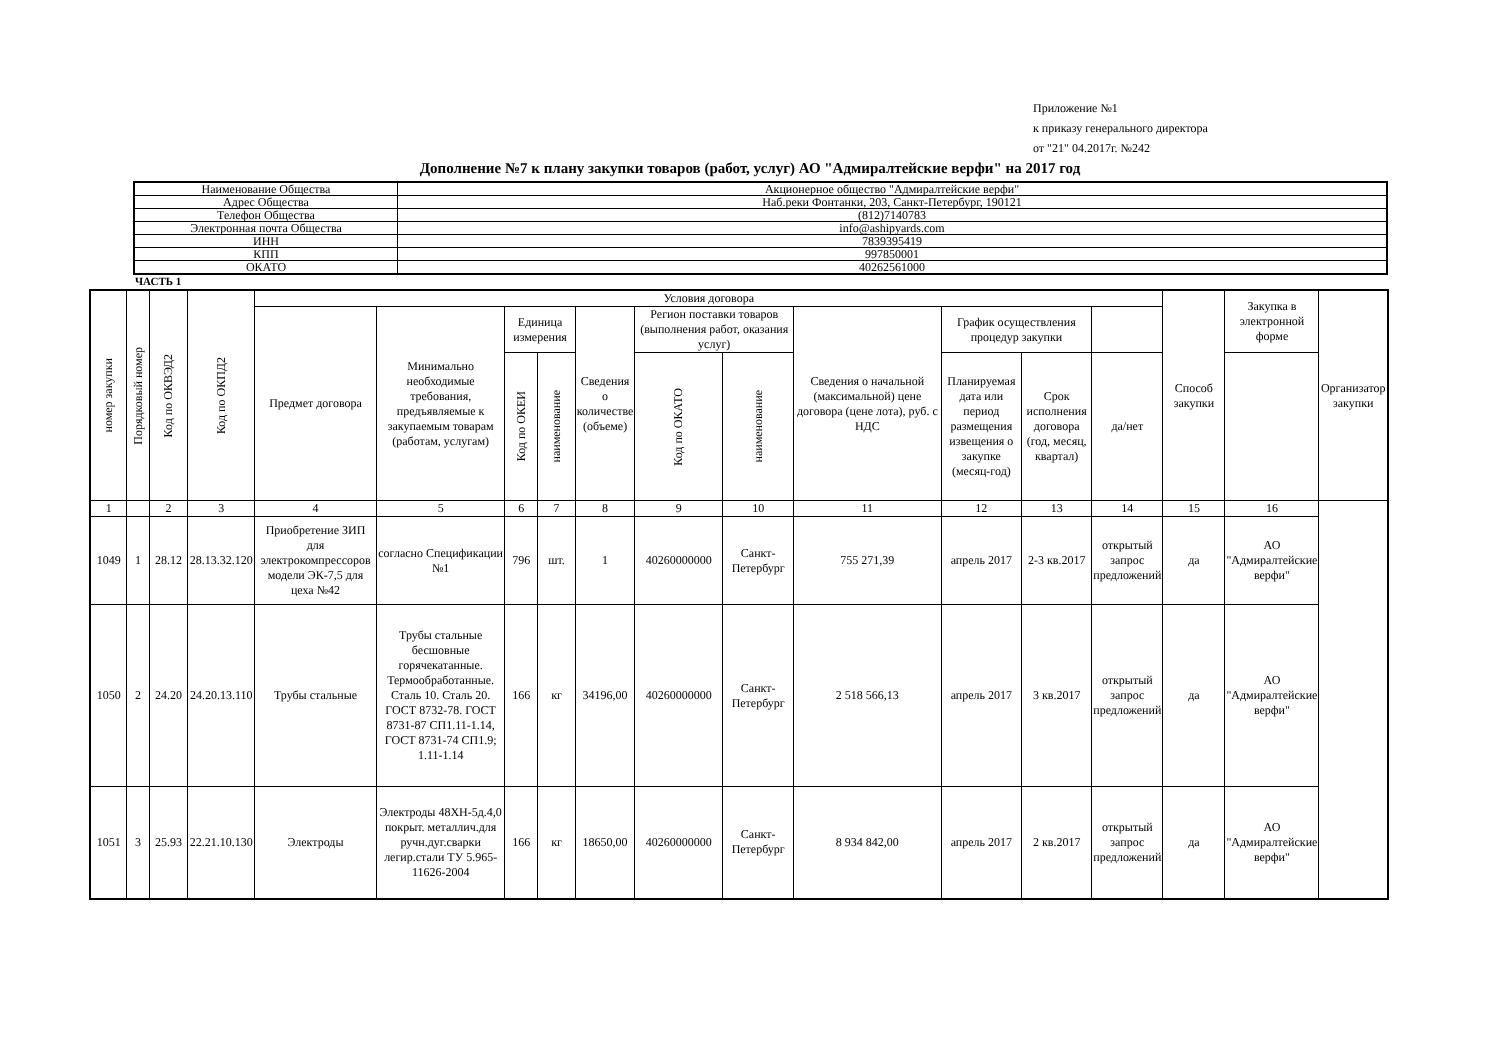Приложение №1
к приказу генерального директора
от "21" 04.2017г. №242
Дополнение №7 к плану закупки товаров (работ, услуг) АО "Адмиралтейские верфи" на 2017 год
| Наименование Общества | Акционерное общество "Адмиралтейские верфи" |
| Адрес Общества | Наб.реки Фонтанки, 203, Санкт-Петербург, 190121 |
| Телефон Общества | (812)7140783 |
| Электронная почта Общества | info@ashipyards.com |
| ИНН | 7839395419 |
| КПП | 997850001 |
| ОКАТО | 40262561000 |
ЧАСТЬ 1
| номер закупки | Порядковый номер | Код по ОКВЭД2 | Код по ОКПД2 | Условия договора | | | | | | | | | | | Способ закупки | Закупка в электронной форме | Организатор закупки |
| --- | --- | --- | --- | --- | --- | --- | --- | --- | --- | --- | --- | --- | --- | --- | --- | --- | --- |
| | | | | Предмет договора | Минимально необходимые требования, предъявляемые к закупаемым товарам (работам, услугам) | Единица измерения | | Сведения о количестве (объеме) | Регион поставки товаров (выполнения работ, оказания услуг) | | Сведения о начальной (максимальной) цене договора (цене лота), руб. с НДС | График осуществления процедур закупки | | | | | |
| | | | | | | Код по ОКЕИ | наименование | | Код по ОКАТО | наименование | | Планируемая дата или период размещения извещения о закупке (месяц-год) | Срок исполнения договора (год, месяц, квартал) | да/нет | | | |
| 1 | | 2 | 3 | 4 | 5 | 6 | 7 | 8 | 9 | 10 | 11 | 12 | 13 | 14 | 15 | 16 | |
| 1049 | 1 | 28.12 | 28.13.32.120 | Приобретение ЗИП для электрокомпрессоров модели ЭК-7,5 для цеха №42 | согласно Спецификации №1 | 796 | шт. | 1 | 40260000000 | Санкт-Петербург | 755 271,39 | апрель 2017 | 2-3 кв.2017 | открытый запрос предложений | да | АО "Адмиралтейские верфи" | |
| 1050 | 2 | 24.20 | 24.20.13.110 | Трубы стальные | Трубы стальные бесшовные горячекатанные. Термообработанные. Сталь 10. Сталь 20. ГОСТ 8732-78. ГОСТ 8731-87 СП1.11-1.14, ГОСТ 8731-74 СП1.9; 1.11-1.14 | 166 | кг | 34196,00 | 40260000000 | Санкт-Петербург | 2 518 566,13 | апрель 2017 | 3 кв.2017 | открытый запрос предложений | да | АО "Адмиралтейские верфи" | |
| 1051 | 3 | 25.93 | 22.21.10.130 | Электроды | Электроды 48ХН-5д.4,0 покрыт. металлич.для ручн.дуг.сварки легир.стали ТУ 5.965-11626-2004 | 166 | кг | 18650,00 | 40260000000 | Санкт-Петербург | 8 934 842,00 | апрель 2017 | 2 кв.2017 | открытый запрос предложений | да | АО "Адмиралтейские верфи" | |